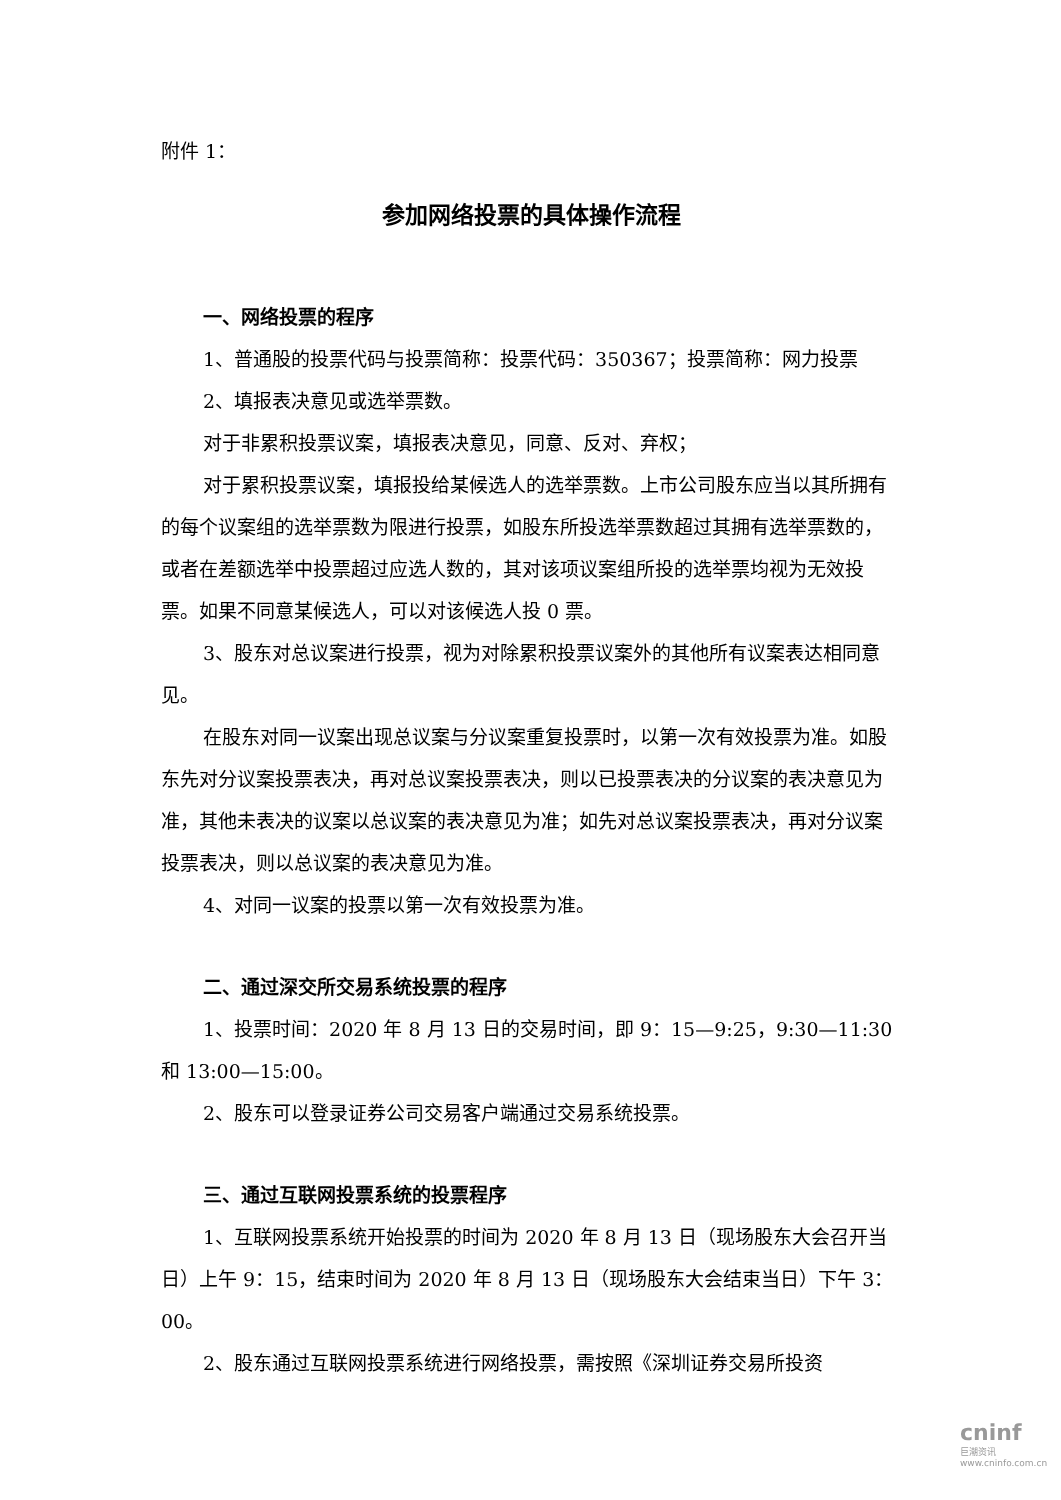附件 1：
参加网络投票的具体操作流程
一、网络投票的程序
1、普通股的投票代码与投票简称：投票代码：350367；投票简称：网力投票
2、填报表决意见或选举票数。
对于非累积投票议案，填报表决意见，同意、反对、弃权；
对于累积投票议案，填报投给某候选人的选举票数。上市公司股东应当以其所拥有的每个议案组的选举票数为限进行投票，如股东所投选举票数超过其拥有选举票数的，或者在差额选举中投票超过应选人数的，其对该项议案组所投的选举票均视为无效投票。如果不同意某候选人，可以对该候选人投 0 票。
3、股东对总议案进行投票，视为对除累积投票议案外的其他所有议案表达相同意见。
在股东对同一议案出现总议案与分议案重复投票时，以第一次有效投票为准。如股东先对分议案投票表决，再对总议案投票表决，则以已投票表决的分议案的表决意见为准，其他未表决的议案以总议案的表决意见为准；如先对总议案投票表决，再对分议案投票表决，则以总议案的表决意见为准。
4、对同一议案的投票以第一次有效投票为准。
二、通过深交所交易系统投票的程序
1、投票时间：2020 年 8 月 13 日的交易时间，即 9：15—9:25，9:30—11:30 和 13:00—15:00。
2、股东可以登录证券公司交易客户端通过交易系统投票。
三、通过互联网投票系统的投票程序
1、互联网投票系统开始投票的时间为 2020 年 8 月 13 日（现场股东大会召开当日）上午 9：15，结束时间为 2020 年 8 月 13 日（现场股东大会结束当日）下午 3：00。
2、股东通过互联网投票系统进行网络投票，需按照《深圳证券交易所投资
cninf
巨潮资讯 www.cninfo.com.cn